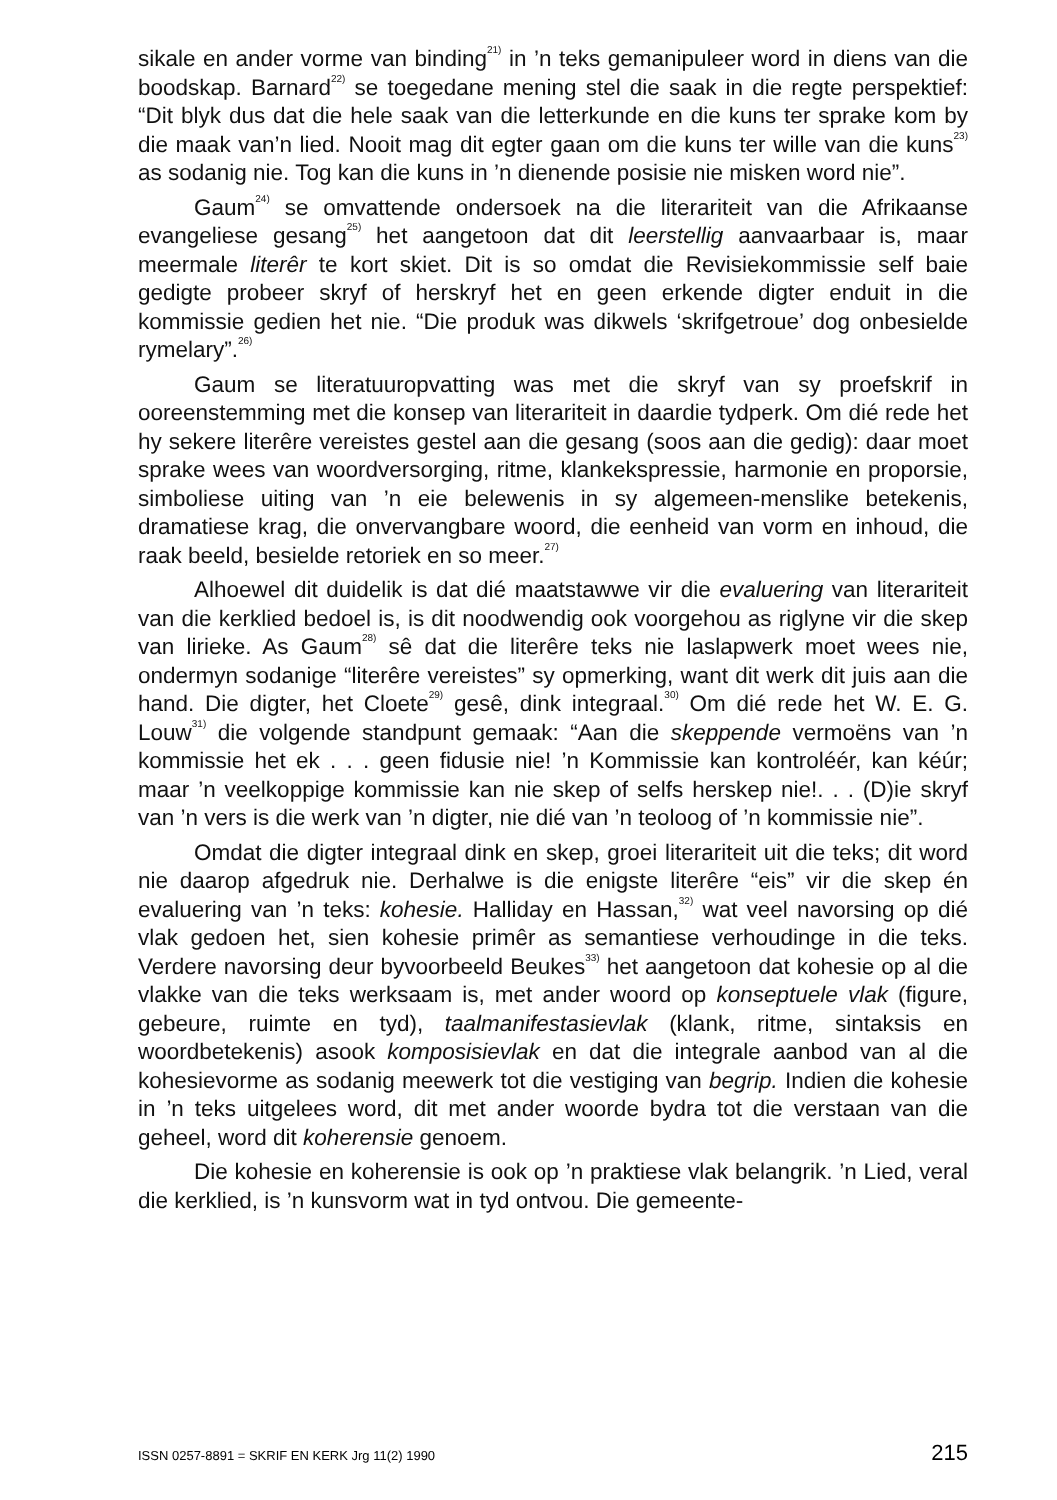sikale en ander vorme van binding<sup>21)</sup> in ’n teks gemanipuleer word in diens van die boodskap. Barnard<sup>22)</sup> se toegedane mening stel die saak in die regte perspektief: “Dit blyk dus dat die hele saak van die letterkunde en die kuns ter sprake kom by die maak van’n lied. Nooit mag dit egter gaan om die kuns ter wille van die kuns<sup>23)</sup> as sodanig nie. Tog kan die kuns in ’n dienende posisie nie misken word nie”.
Gaum<sup>24)</sup> se omvattende ondersoek na die literariteit van die Afrikaanse evangeliese gesang<sup>25)</sup> het aangetoon dat dit leerstellig aanvaarbaar is, maar meermale literêr te kort skiet. Dit is so omdat die Revisiekommissie self baie gedigte probeer skryf of herskryf het en geen erkende digter enduit in die kommissie gedien het nie. “Die produk was dikwels ‘skrifgetroue’ dog onbesielde rymelary”.<sup>26)</sup>
Gaum se literatuuropvatting was met die skryf van sy proefskrif in ooreenstemming met die konsep van literariteit in daardie tydperk. Om dié rede het hy sekere literêre vereistes gestel aan die gesang (soos aan die gedig): daar moet sprake wees van woordversorging, ritme, klankekspressie, harmonie en proporsie, simboliese uiting van ’n eie belewenis in sy algemeen-menslike betekenis, dramatiese krag, die onvervangbare woord, die eenheid van vorm en inhoud, die raak beeld, besielde retoriek en so meer.<sup>27)</sup>
Alhoewel dit duidelik is dat dié maatstawwe vir die evaluering van literariteit van die kerklied bedoel is, is dit noodwendig ook voorgehou as riglyne vir die skep van lirieke. As Gaum<sup>28)</sup> sê dat die literêre teks nie laslapwerk moet wees nie, ondermyn sodanige “literêre vereistes” sy opmerking, want dit werk dit juis aan die hand. Die digter, het Cloete<sup>29)</sup> gesê, dink integraal.<sup>30)</sup> Om dié rede het W. E. G. Louw<sup>31)</sup> die volgende standpunt gemaak: “Aan die skeppende vermoëns van ’n kommissie het ek . . . geen fidusie nie! ’n Kommissie kan kontroléér, kan kéúr; maar ’n veelkoppige kommissie kan nie skep of selfs herskep nie!. . . (D)ie skryf van ’n vers is die werk van ’n digter, nie dié van ’n teoloog of ’n kommissie nie”.
Omdat die digter integraal dink en skep, groei literariteit uit die teks; dit word nie daarop afgedruk nie. Derhalwe is die enigste literêre “eis” vir die skep én evaluering van ’n teks: kohesie. Halliday en Hassan,<sup>32)</sup> wat veel navorsing op dié vlak gedoen het, sien kohesie primêr as semantiese verhoudinge in die teks. Verdere navorsing deur byvoorbeeld Beukes<sup>33)</sup> het aangetoon dat kohesie op al die vlakke van die teks werksaam is, met ander woord op konseptuele vlak (figure, gebeure, ruimte en tyd), taalmanifestasievlak (klank, ritme, sintaksis en woordbetekenis) asook komposisievlak en dat die integrale aanbod van al die kohesievorme as sodanig meewerk tot die vestiging van begrip. Indien die kohesie in ’n teks uitgelees word, dit met ander woorde bydra tot die verstaan van die geheel, word dit koherensie genoem.
Die kohesie en koherensie is ook op ’n praktiese vlak belangrik. ’n Lied, veral die kerklied, is ’n kunsvorm wat in tyd ontvou. Die gemeente-
ISSN 0257-8891 = SKRIF EN KERK Jrg 11(2) 1990 215